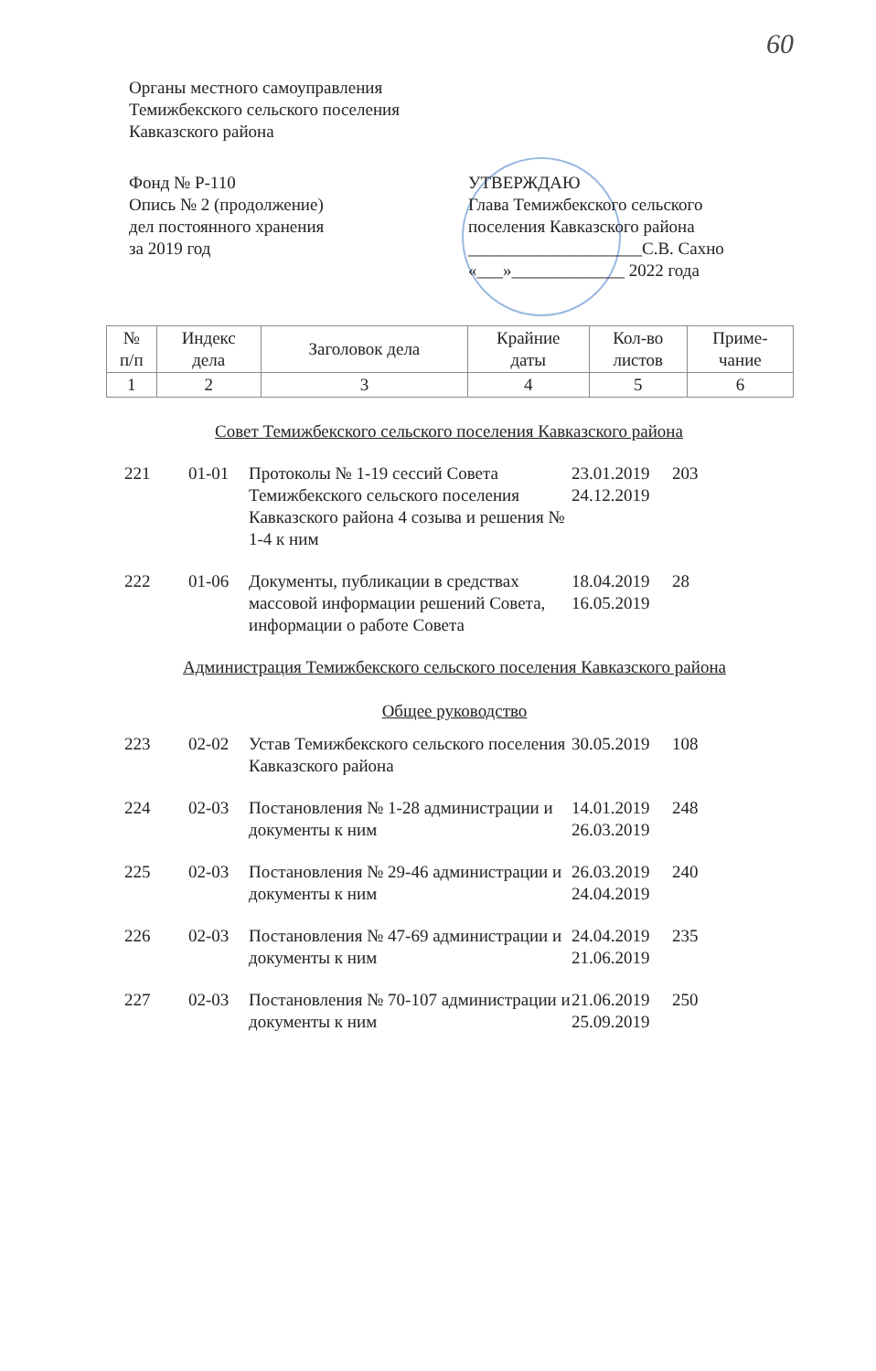60
Органы местного самоуправления
Темижбекского сельского поселения
Кавказского района
Фонд № Р-110
Опись № 2 (продолжение)
дел постоянного хранения
за 2019 год
УТВЕРЖДАЮ
Глава Темижбекского сельского
поселения Кавказского района
____________________С.В. Сахно
«___»_____________ 2022 года
| № п/п | Индекс дела | Заголовок дела | Крайние даты | Кол-во листов | Приме- чание |
| --- | --- | --- | --- | --- | --- |
| 1 | 2 | 3 | 4 | 5 | 6 |
Совет Темижбекского сельского поселения Кавказского района
221 01-01 Протоколы № 1-19 сессий Совета Темижбекского сельского поселения Кавказского района 4 созыва и решения № 1-4 к ним
23.01.2019
24.12.2019
203
222 01-06 Документы, публикации в средствах массовой информации решений Совета, информации о работе Совета
18.04.2019
16.05.2019
28
Администрация Темижбекского сельского поселения Кавказского района
Общее руководство
223 02-02 Устав Темижбекского сельского поселения Кавказского района
30.05.2019
108
224 02-03 Постановления № 1-28 администрации и документы к ним
14.01.2019
26.03.2019
248
225 02-03 Постановления № 29-46 администрации и документы к ним
26.03.2019
24.04.2019
240
226 02-03 Постановления № 47-69 администрации и документы к ним
24.04.2019
21.06.2019
235
227 02-03 Постановления № 70-107 администрации и документы к ним
21.06.2019
25.09.2019
250